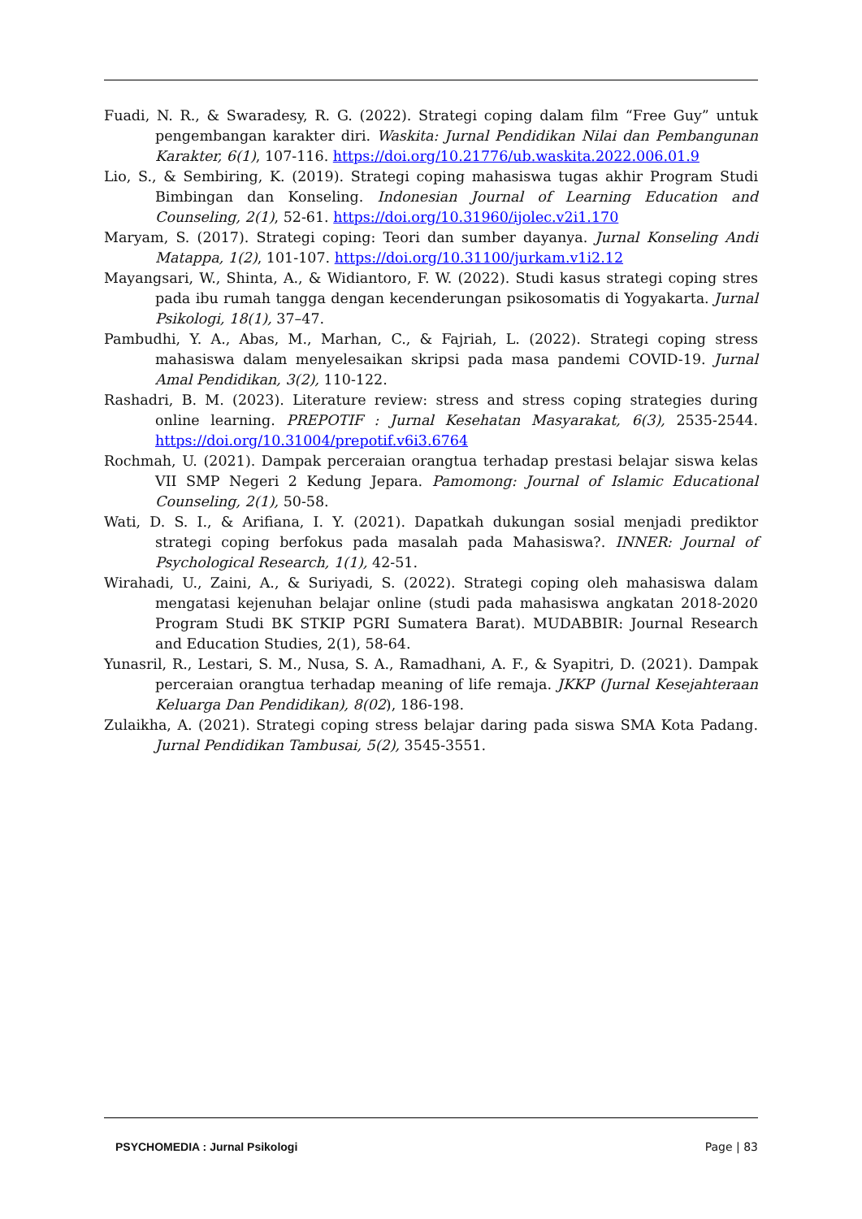Fuadi, N. R., & Swaradesy, R. G. (2022). Strategi coping dalam film “Free Guy” untuk pengembangan karakter diri. Waskita: Jurnal Pendidikan Nilai dan Pembangunan Karakter, 6(1), 107-116. https://doi.org/10.21776/ub.waskita.2022.006.01.9
Lio, S., & Sembiring, K. (2019). Strategi coping mahasiswa tugas akhir Program Studi Bimbingan dan Konseling. Indonesian Journal of Learning Education and Counseling, 2(1), 52-61. https://doi.org/10.31960/ijolec.v2i1.170
Maryam, S. (2017). Strategi coping: Teori dan sumber dayanya. Jurnal Konseling Andi Matappa, 1(2), 101-107. https://doi.org/10.31100/jurkam.v1i2.12
Mayangsari, W., Shinta, A., & Widiantoro, F. W. (2022). Studi kasus strategi coping stres pada ibu rumah tangga dengan kecenderungan psikosomatis di Yogyakarta. Jurnal Psikologi, 18(1), 37–47.
Pambudhi, Y. A., Abas, M., Marhan, C., & Fajriah, L. (2022). Strategi coping stress mahasiswa dalam menyelesaikan skripsi pada masa pandemi COVID-19. Jurnal Amal Pendidikan, 3(2), 110-122.
Rashadri, B. M. (2023). Literature review: stress and stress coping strategies during online learning. PREPOTIF : Jurnal Kesehatan Masyarakat, 6(3), 2535-2544. https://doi.org/10.31004/prepotif.v6i3.6764
Rochmah, U. (2021). Dampak perceraian orangtua terhadap prestasi belajar siswa kelas VII SMP Negeri 2 Kedung Jepara. Pamomong: Journal of Islamic Educational Counseling, 2(1), 50-58.
Wati, D. S. I., & Arifiana, I. Y. (2021). Dapatkah dukungan sosial menjadi prediktor strategi coping berfokus pada masalah pada Mahasiswa?. INNER: Journal of Psychological Research, 1(1), 42-51.
Wirahadi, U., Zaini, A., & Suriyadi, S. (2022). Strategi coping oleh mahasiswa dalam mengatasi kejenuhan belajar online (studi pada mahasiswa angkatan 2018-2020 Program Studi BK STKIP PGRI Sumatera Barat). MUDABBIR: Journal Research and Education Studies, 2(1), 58-64.
Yunasril, R., Lestari, S. M., Nusa, S. A., Ramadhani, A. F., & Syapitri, D. (2021). Dampak perceraian orangtua terhadap meaning of life remaja. JKKP (Jurnal Kesejahteraan Keluarga Dan Pendidikan), 8(02), 186-198.
Zulaikha, A. (2021). Strategi coping stress belajar daring pada siswa SMA Kota Padang. Jurnal Pendidikan Tambusai, 5(2), 3545-3551.
PSYCHOMEDIA : Jurnal Psikologi Page | 83